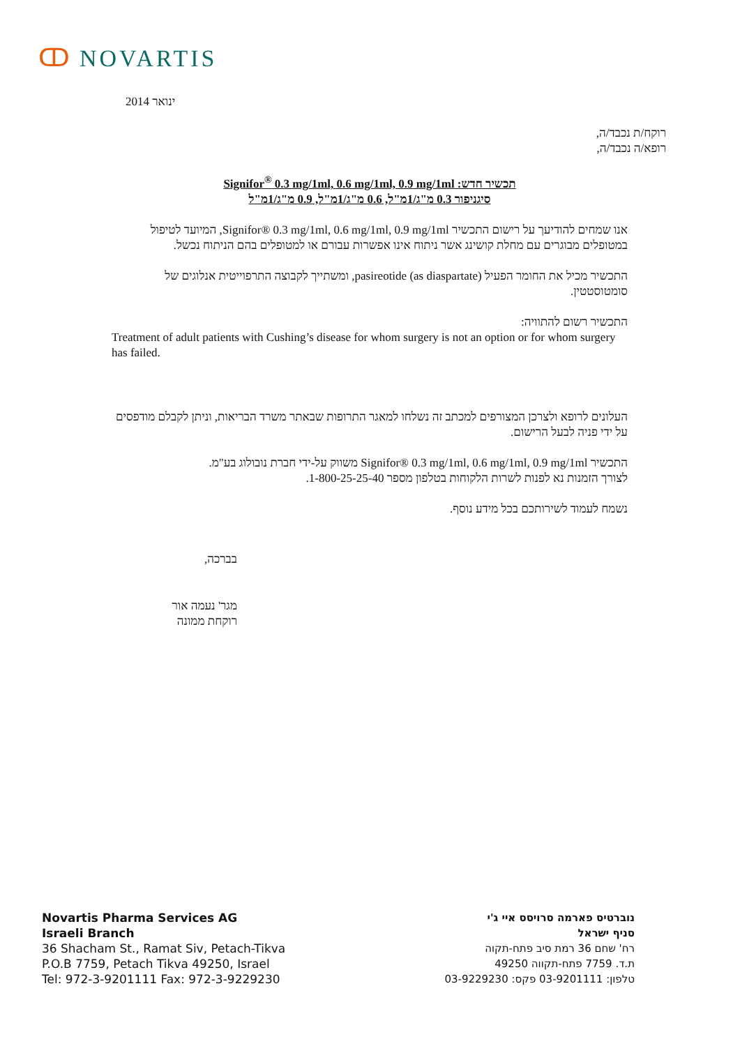ↀ NOVARTIS
ינואר 2014
רוקח/ת נכבד/ה,
רופא/ה נכבד/ה,
תכשיר חדש: Signifor<sup>®</sup> 0.3 mg/1ml, 0.6 mg/1ml, 0.9 mg/1ml
סיגניפור 0.3 מ"ג/1מ"ל, 0.6 מ"ג/1מ"ל, 0.9 מ"ג/1מ"ל
אנו שמחים להודיעך על רישום התכשיר Signifor® 0.3 mg/1ml, 0.6 mg/1ml, 0.9 mg/1ml, המיועד לטיפול במטופלים מבוגרים עם מחלת קושינג אשר ניתוח אינו אפשרות עבורם או למטופלים בהם הניתוח נכשל.
התכשיר מכיל את החומר הפעיל pasireotide (as diaspartate), ומשתייך לקבוצה התרפוייטית אנלוגים של סומטוסטטין.
התכשיר רשום להתוויה:
Treatment of adult patients with Cushing’s disease for whom surgery is not an option or for whom surgery has failed.
העלונים לרופא ולצרכן המצורפים למכתב זה נשלחו למאגר התרופות שבאתר משרד הבריאות, וניתן לקבלם מודפסים על ידי פניה לבעל הרישום.
התכשיר Signifor® 0.3 mg/1ml, 0.6 mg/1ml, 0.9 mg/1ml משווק על-ידי חברת נובולוג בע"מ.
לצורך הזמנות נא לפנות לשרות הלקוחות בטלפון מספר 1-800-25-25-40.
נשמח לעמוד לשירותכם בכל מידע נוסף.
בברכה,
מגר' נעמה אור
רוקחת ממונה
Novartis Pharma Services AG
Israeli Branch
36 Shacham St., Ramat Siv, Petach-Tikva
P.O.B 7759, Petach Tikva 49250, Israel
Tel: 972-3-9201111 Fax: 972-3-9229230
נוברטיס פארמה סרויסס איי ג'י
סניף ישראל
רח' שחם 36 רמת סיב פתח-תקוה
ת.ד. 7759 פתח-תקווה 49250
טלפון: 03-9201111 פקס: 03-9229230